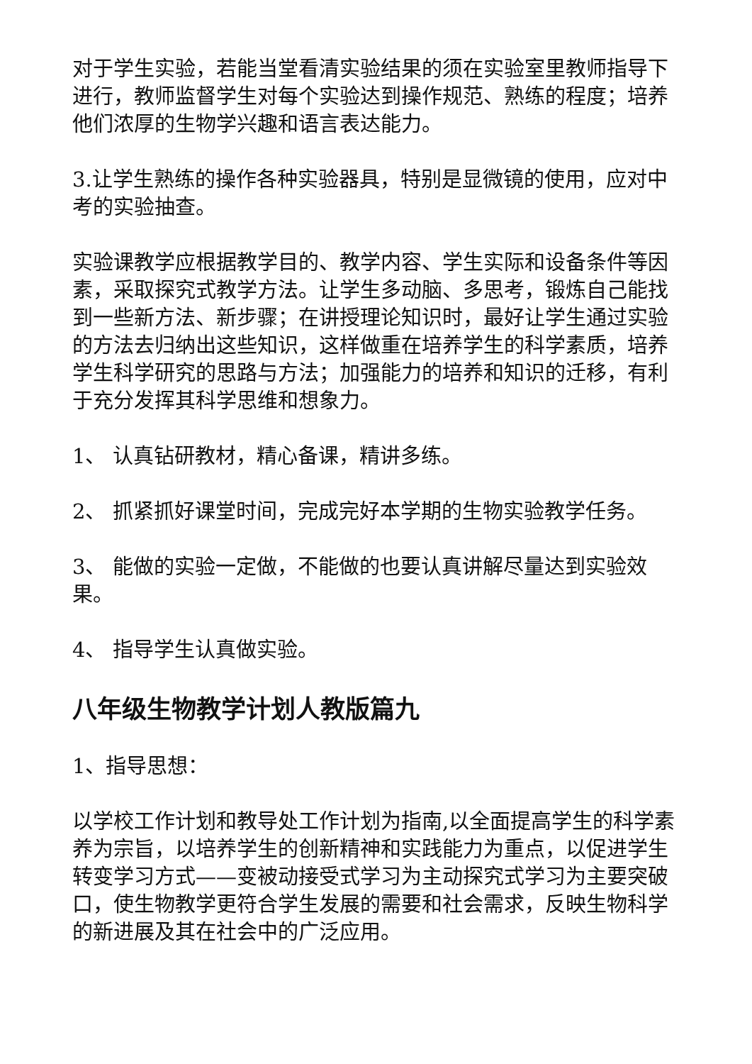对于学生实验，若能当堂看清实验结果的须在实验室里教师指导下进行，教师监督学生对每个实验达到操作规范、熟练的程度；培养他们浓厚的生物学兴趣和语言表达能力。
3.让学生熟练的操作各种实验器具，特别是显微镜的使用，应对中考的实验抽查。
实验课教学应根据教学目的、教学内容、学生实际和设备条件等因素，采取探究式教学方法。让学生多动脑、多思考，锻炼自己能找到一些新方法、新步骤；在讲授理论知识时，最好让学生通过实验的方法去归纳出这些知识，这样做重在培养学生的科学素质，培养学生科学研究的思路与方法；加强能力的培养和知识的迁移，有利于充分发挥其科学思维和想象力。
1、 认真钻研教材，精心备课，精讲多练。
2、 抓紧抓好课堂时间，完成完好本学期的生物实验教学任务。
3、 能做的实验一定做，不能做的也要认真讲解尽量达到实验效果。
4、 指导学生认真做实验。
八年级生物教学计划人教版篇九
1、指导思想：
以学校工作计划和教导处工作计划为指南,以全面提高学生的科学素养为宗旨，以培养学生的创新精神和实践能力为重点，以促进学生转变学习方式——变被动接受式学习为主动探究式学习为主要突破口，使生物教学更符合学生发展的需要和社会需求，反映生物科学的新进展及其在社会中的广泛应用。